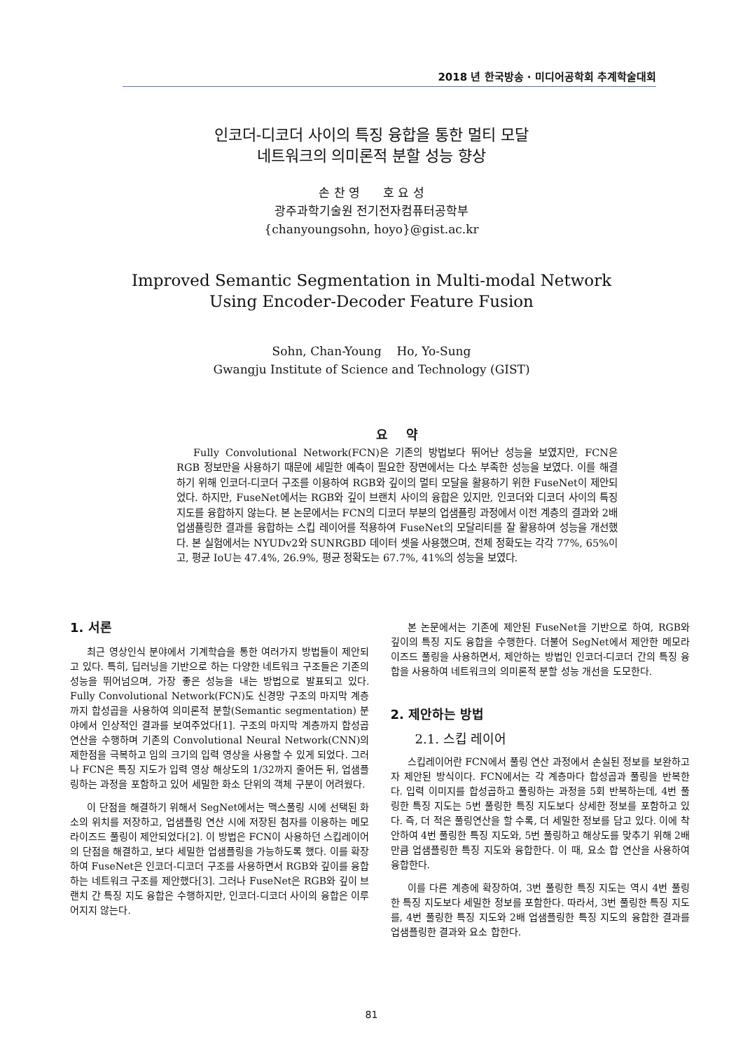2018 년 한국방송 · 미디어공학회 추계학술대회
인코더-디코더 사이의 특징 융합을 통한 멀티 모달
네트워크의 의미론적 분할 성능 향상
손 찬 영 호 요 성
광주과학기술원 전기전자컴퓨터공학부
{chanyoungsohn, hoyo}@gist.ac.kr
Improved Semantic Segmentation in Multi-modal Network
Using Encoder-Decoder Feature Fusion
Sohn, Chan-Young Ho, Yo-Sung
Gwangju Institute of Science and Technology (GIST)
요 약
Fully Convolutional Network(FCN)은 기존의 방법보다 뛰어난 성능을 보였지만, FCN은 RGB 정보만을 사용하기 때문에 세밀한 예측이 필요한 장면에서는 다소 부족한 성능을 보였다. 이를 해결하기 위해 인코더-디코더 구조를 이용하여 RGB와 깊이의 멀티 모달을 활용하기 위한 FuseNet이 제안되었다. 하지만, FuseNet에서는 RGB와 깊이 브랜치 사이의 융합은 있지만, 인코더와 디코더 사이의 특징 지도를 융합하지 않는다. 본 논문에서는 FCN의 디코더 부분의 업샘플링 과정에서 이전 계층의 결과와 2배 업샘플링한 결과를 융합하는 스킵 레이어를 적용하여 FuseNet의 모달리티를 잘 활용하여 성능을 개선했다. 본 실험에서는 NYUDv2와 SUNRGBD 데이터 셋을 사용했으며, 전체 정확도는 각각 77%, 65%이고, 평균 IoU는 47.4%, 26.9%, 평균 정확도는 67.7%, 41%의 성능을 보였다.
1. 서론
최근 영상인식 분야에서 기계학습을 통한 여러가지 방법들이 제안되고 있다. 특히, 딥러닝을 기반으로 하는 다양한 네트워크 구조들은 기존의 성능을 뛰어넘으며, 가장 좋은 성능을 내는 방법으로 발표되고 있다. Fully Convolutional Network(FCN)도 신경망 구조의 마지막 계층까지 합성곱을 사용하여 의미론적 분할(Semantic segmentation) 분야에서 인상적인 결과를 보여주었다[1]. 구조의 마지막 계층까지 합성곱 연산을 수행하며 기존의 Convolutional Neural Network(CNN)의 제한점을 극복하고 임의 크기의 입력 영상을 사용할 수 있게 되었다. 그러나 FCN은 특징 지도가 입력 영상 해상도의 1/32까지 줄어든 뒤, 업샘플링하는 과정을 포함하고 있어 세밀한 화소 단위의 객체 구분이 어려웠다.
이 단점을 해결하기 위해서 SegNet에서는 맥스풀링 시에 선택된 화소의 위치를 저장하고, 업샘플링 연산 시에 저장된 첨자를 이용하는 메모라이즈드 풀링이 제안되었다[2]. 이 방법은 FCN이 사용하던 스킵레이어의 단점을 해결하고, 보다 세밀한 업샘플링을 가능하도록 했다. 이를 확장하여 FuseNet은 인코더-디코더 구조를 사용하면서 RGB와 깊이를 융합하는 네트워크 구조를 제안했다[3]. 그러나 FuseNet은 RGB와 깊이 브랜치 간 특징 지도 융합은 수행하지만, 인코더-디코더 사이의 융합은 이루어지지 않는다.
본 논문에서는 기존에 제안된 FuseNet을 기반으로 하여, RGB와 깊이의 특징 지도 융합을 수행한다. 더불어 SegNet에서 제안한 메모라이즈드 풀링을 사용하면서, 제안하는 방법인 인코더-디코더 간의 특징 융합을 사용하여 네트워크의 의미론적 분할 성능 개선을 도모한다.
2. 제안하는 방법
2.1. 스킵 레이어
스킵레이어란 FCN에서 풀링 연산 과정에서 손실된 정보를 보완하고자 제안된 방식이다. FCN에서는 각 계층마다 합성곱과 풀링을 반복한다. 입력 이미지를 합성곱하고 풀링하는 과정을 5회 반복하는데, 4번 풀링한 특징 지도는 5번 풀링한 특징 지도보다 상세한 정보를 포함하고 있다. 즉, 더 적은 풀링연산을 할 수록, 더 세밀한 정보를 담고 있다. 이에 착안하여 4번 풀링한 특징 지도와, 5번 풀링하고 해상도를 맞추기 위해 2배만큼 업샘플링한 특징 지도와 융합한다. 이 때, 요소 합 연산을 사용하여 융합한다.
이를 다른 계층에 확장하여, 3번 풀링한 특징 지도는 역시 4번 풀링한 특징 지도보다 세밀한 정보를 포함한다. 따라서, 3번 풀링한 특징 지도를, 4번 풀링한 특징 지도와 2배 업샘플링한 특징 지도의 융합한 결과를 업샘플링한 결과와 요소 합한다.
81